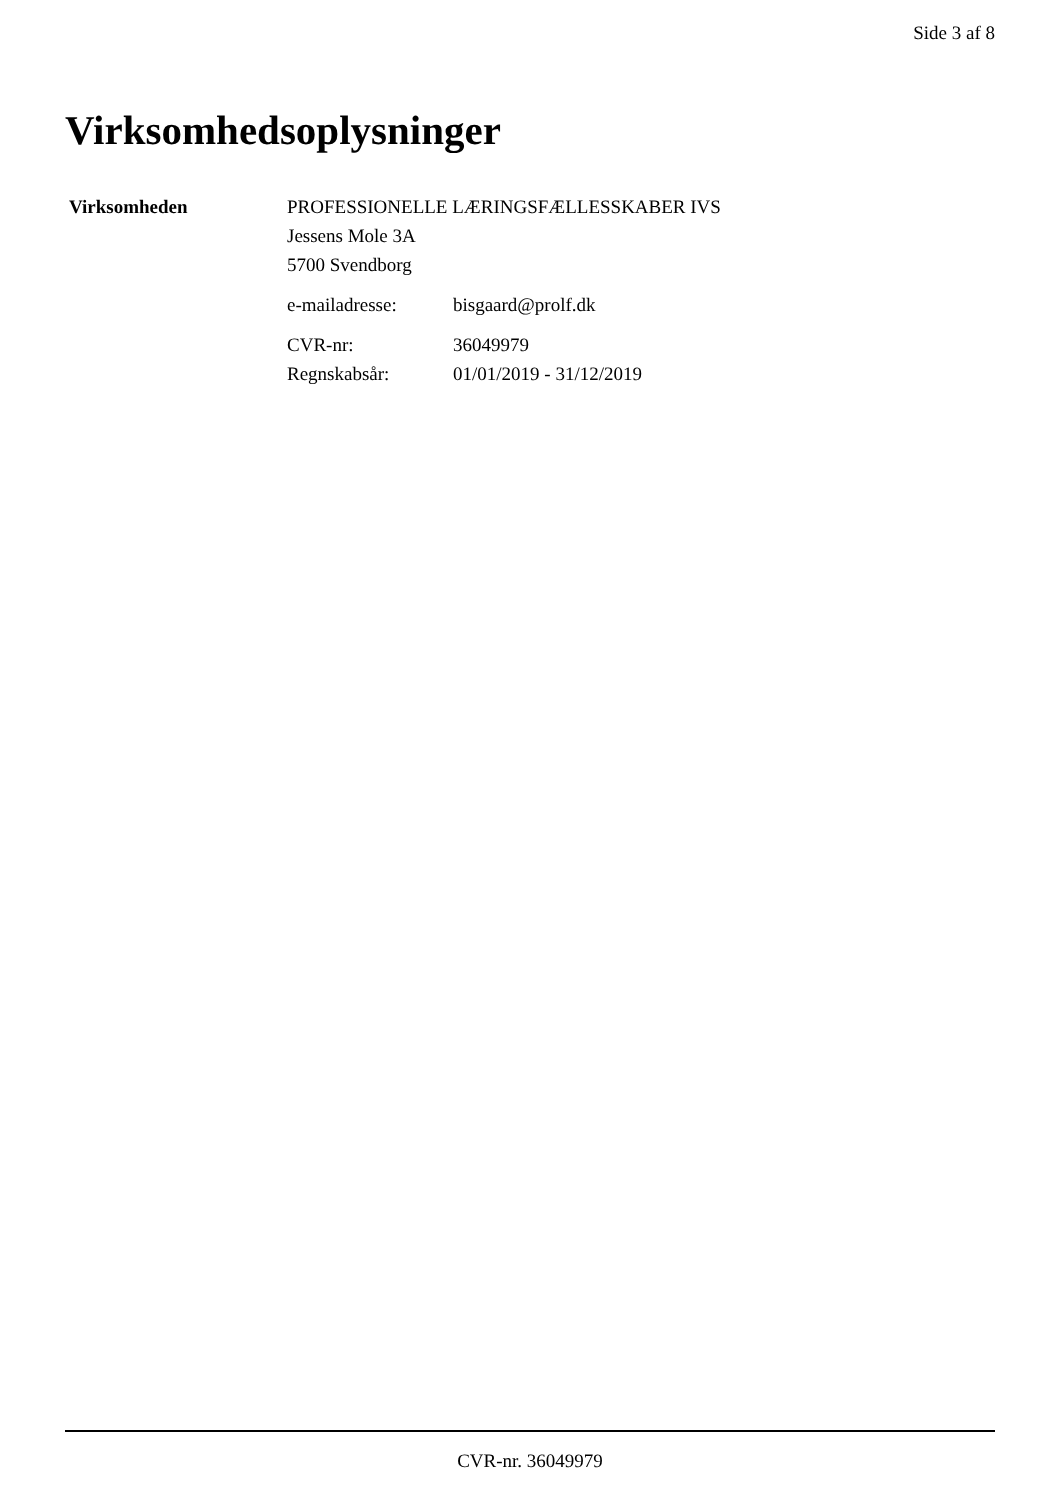Side 3 af 8
Virksomhedsoplysninger
Virksomheden PROFESSIONELLE LÆRINGSFÆLLESSKABER IVS
Jessens Mole 3A
5700 Svendborg
| e-mailadresse: | bisgaard@prolf.dk |
| CVR-nr: | 36049979 |
| Regnskabsår: | 01/01/2019 - 31/12/2019 |
CVR-nr. 36049979